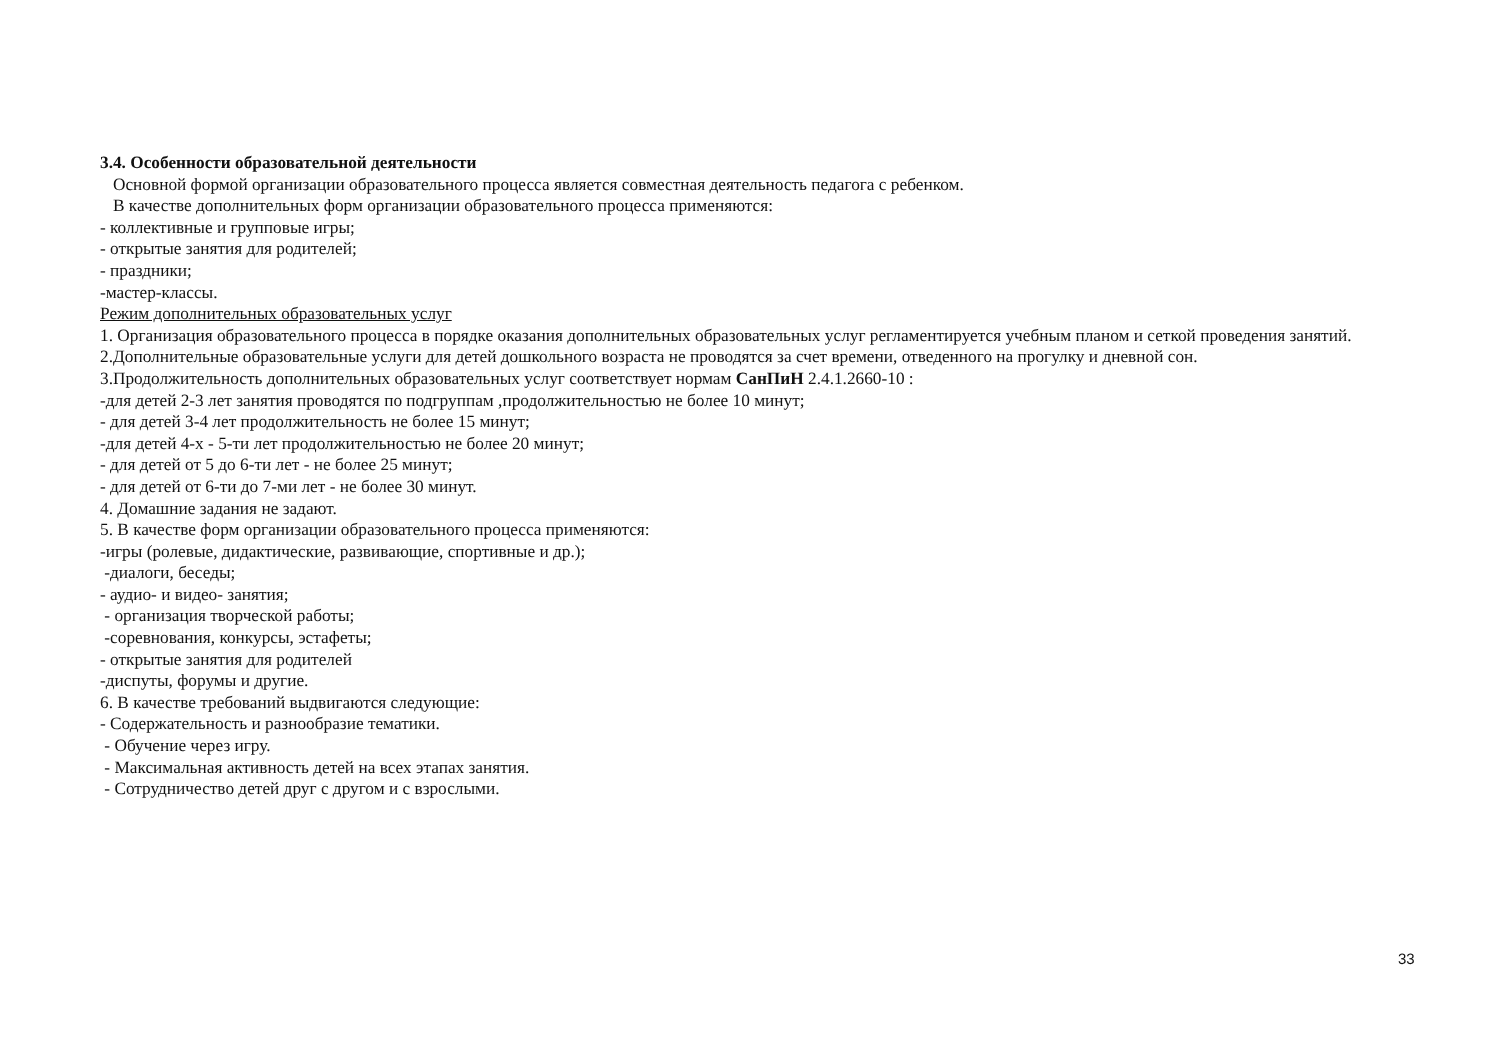3.4. Особенности образовательной деятельности
Основной формой организации образовательного процесса является совместная деятельность педагога с ребенком.
В качестве дополнительных форм организации образовательного процесса применяются:
- коллективные и групповые игры;
- открытые занятия для родителей;
- праздники;
-мастер-классы.
Режим дополнительных образовательных услуг
1. Организация образовательного процесса в порядке оказания дополнительных образовательных услуг регламентируется учебным планом и сеткой проведения занятий.
2.Дополнительные образовательные услуги для детей дошкольного возраста не проводятся за счет времени, отведенного на прогулку и дневной сон.
3.Продолжительность дополнительных образовательных услуг соответствует нормам СанПиН 2.4.1.2660-10 :
-для детей 2-3 лет занятия проводятся по подгруппам ,продолжительностью не более 10 минут;
- для детей 3-4 лет продолжительность не более 15 минут;
-для детей 4-х - 5-ти лет продолжительностью не более 20 минут;
- для детей от 5 до 6-ти лет - не более 25 минут;
- для детей от 6-ти до 7-ми лет - не более 30 минут.
4. Домашние задания не задают.
5. В качестве форм организации образовательного процесса применяются:
-игры (ролевые, дидактические, развивающие, спортивные и др.);
-диалоги, беседы;
- аудио- и видео- занятия;
- организация творческой работы;
-соревнования, конкурсы, эстафеты;
- открытые занятия для родителей
-диспуты, форумы и другие.
6. В качестве требований выдвигаются следующие:
- Содержательность и разнообразие тематики.
- Обучение через игру.
- Максимальная активность детей на всех этапах занятия.
- Сотрудничество детей друг с другом и с взрослыми.
33